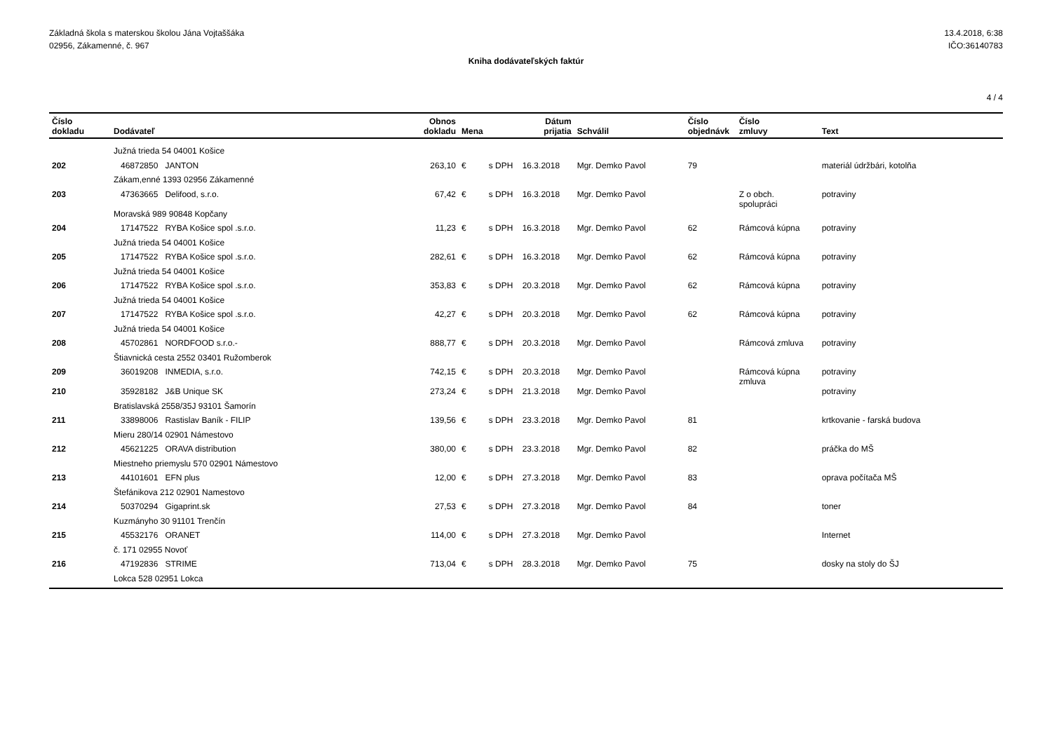Základná škola s materskou školou Jána Vojtaššáka
02956, Zákamenné, č. 967
13.4.2018, 6:38
IČO:36140783
Kniha dodávateľských faktúr
4 / 4
| Číslo dokladu | Dodávateľ | Obnos dokladu | Mena | | Dátum prijatia | Schválil | Číslo objednávk | Číslo zmluvy | Text |
| --- | --- | --- | --- | --- | --- | --- | --- | --- | --- |
| | Južná trieda 54 04001 Košice | | | | | | | | |
| 202 | 46872850 JANTON | 263,10 | € | s DPH | 16.3.2018 | Mgr. Demko Pavol | 79 | | materiál údržbári, kotolňa |
| | Zákam,enné 1393 02956 Zákamenné | | | | | | | | |
| 203 | 47363665 Delifood, s.r.o. | 67,42 | € | s DPH | 16.3.2018 | Mgr. Demko Pavol | | Z o obch. spolupráci | potraviny |
| | Moravská 989 90848 Kopčany | | | | | | | | |
| 204 | 17147522 RYBA Košice spol .s.r.o. | 11,23 | € | s DPH | 16.3.2018 | Mgr. Demko Pavol | 62 | Rámcová kúpna | potraviny |
| | Južná trieda 54 04001 Košice | | | | | | | | |
| 205 | 17147522 RYBA Košice spol .s.r.o. | 282,61 | € | s DPH | 16.3.2018 | Mgr. Demko Pavol | 62 | Rámcová kúpna | potraviny |
| | Južná trieda 54 04001 Košice | | | | | | | | |
| 206 | 17147522 RYBA Košice spol .s.r.o. | 353,83 | € | s DPH | 20.3.2018 | Mgr. Demko Pavol | 62 | Rámcová kúpna | potraviny |
| | Južná trieda 54 04001 Košice | | | | | | | | |
| 207 | 17147522 RYBA Košice spol .s.r.o. | 42,27 | € | s DPH | 20.3.2018 | Mgr. Demko Pavol | 62 | Rámcová kúpna | potraviny |
| | Južná trieda 54 04001 Košice | | | | | | | | |
| 208 | 45702861 NORDFOOD s.r.o.- | 888,77 | € | s DPH | 20.3.2018 | Mgr. Demko Pavol | | Rámcová zmluva | potraviny |
| | Štiavnická cesta 2552 03401 Ružomberok | | | | | | | | |
| 209 | 36019208 INMEDIA, s.r.o. | 742,15 | € | s DPH | 20.3.2018 | Mgr. Demko Pavol | | Rámcová kúpna zmluva | potraviny |
| 210 | 35928182 J&B Unique SK | 273,24 | € | s DPH | 21.3.2018 | Mgr. Demko Pavol | | | potraviny |
| | Bratislavská 2558/35J 93101 Šamorín | | | | | | | | |
| 211 | 33898006 Rastislav Baník - FILIP | 139,56 | € | s DPH | 23.3.2018 | Mgr. Demko Pavol | 81 | | krtkovanie - farská budova |
| | Mieru 280/14 02901 Námestovo | | | | | | | | |
| 212 | 45621225 ORAVA distribution | 380,00 | € | s DPH | 23.3.2018 | Mgr. Demko Pavol | 82 | | práčka do MŠ |
| | Miestneho priemyslu 570 02901 Námestovo | | | | | | | | |
| 213 | 44101601 EFN plus | 12,00 | € | s DPH | 27.3.2018 | Mgr. Demko Pavol | 83 | | oprava počítača MŠ |
| | Štefánikova 212 02901 Namestovo | | | | | | | | |
| 214 | 50370294 Gigaprint.sk | 27,53 | € | s DPH | 27.3.2018 | Mgr. Demko Pavol | 84 | | toner |
| | Kuzmányho 30 91101 Trenčín | | | | | | | | |
| 215 | 45532176 ORANET | 114,00 | € | s DPH | 27.3.2018 | Mgr. Demko Pavol | | | Internet |
| | č. 171 02955 Novoť | | | | | | | | |
| 216 | 47192836 STRIME | 713,04 | € | s DPH | 28.3.2018 | Mgr. Demko Pavol | 75 | | dosky na stoly do ŠJ |
| | Lokca 528 02951 Lokca | | | | | | | | |